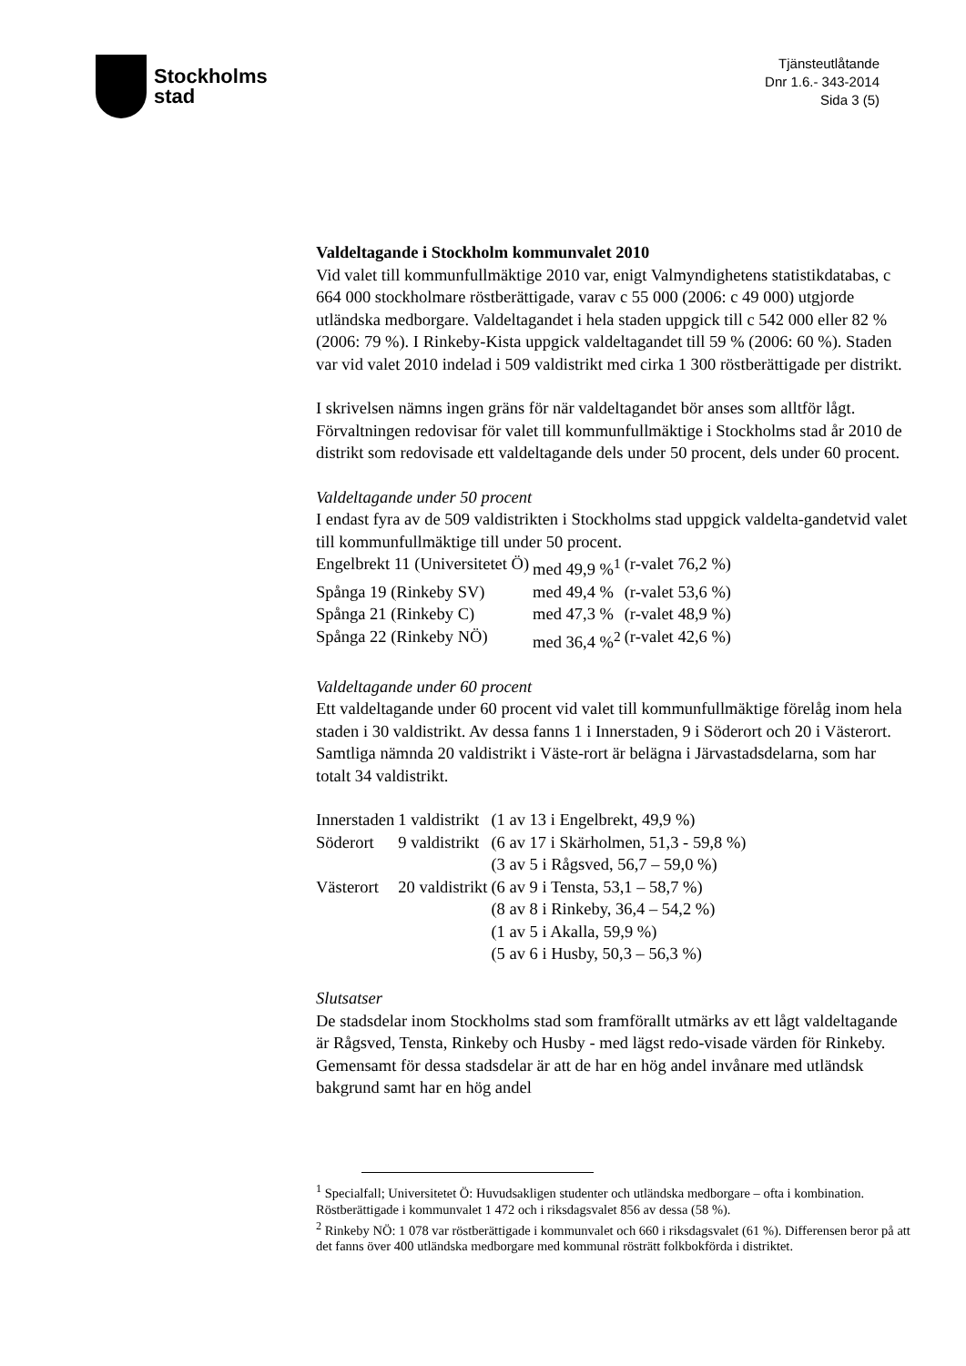Stockholms
stad
Tjänsteutlåtande
Dnr 1.6.- 343-2014
Sida 3 (5)
Valdeltagande i Stockholm kommunvalet 2010
Vid valet till kommunfullmäktige 2010 var, enigt Valmyndighetens statistikdatabas, c 664 000 stockholmare röstberättigade, varav c 55 000 (2006: c 49 000) utgjorde utländska medborgare. Valdeltagandet i hela staden uppgick till c 542 000 eller 82 % (2006: 79 %). I Rinkeby-Kista uppgick valdeltagandet till 59 % (2006: 60 %). Staden var vid valet 2010 indelad i 509 valdistrikt med cirka 1 300 röstberättigade per distrikt.
I skrivelsen nämns ingen gräns för när valdeltagandet bör anses som alltför lågt. Förvaltningen redovisar för valet till kommunfullmäktige i Stockholms stad år 2010 de distrikt som redovisade ett valdeltagande dels under 50 procent, dels under 60 procent.
Valdeltagande under 50 procent
I endast fyra av de 509 valdistrikten i Stockholms stad uppgick valdelta-gandetvid valet till kommunfullmäktige till under 50 procent.
| Engelbrekt 11 (Universitetet Ö) | med 49,9 %<sup>1</sup> | (r-valet 76,2 %) |
| Spånga 19 (Rinkeby SV) | med 49,4 % | (r-valet 53,6 %) |
| Spånga 21 (Rinkeby C) | med 47,3 % | (r-valet 48,9 %) |
| Spånga 22 (Rinkeby NÖ) | med 36,4 %<sup>2</sup> | (r-valet 42,6 %) |
Valdeltagande under 60 procent
Ett valdeltagande under 60 procent vid valet till kommunfullmäktige förelåg inom hela staden i 30 valdistrikt. Av dessa fanns 1 i Innerstaden, 9 i Söderort och 20 i Västerort. Samtliga nämnda 20 valdistrikt i Väste-rort är belägna i Järvastadsdelarna, som har totalt 34 valdistrikt.
| Innerstaden | 1 valdistrikt | (1 av 13 i Engelbrekt, 49,9 %) |
| Söderort | 9 valdistrikt | (6 av 17 i Skärholmen, 51,3 - 59,8 %) |
| | | (3 av 5 i Rågsved, 56,7 – 59,0 %) |
| Västerort | 20 valdistrikt | (6 av 9 i Tensta, 53,1 – 58,7 %) |
| | | (8 av 8 i Rinkeby, 36,4 – 54,2 %) |
| | | (1 av 5 i Akalla, 59,9 %) |
| | | (5 av 6 i Husby, 50,3 – 56,3 %) |
Slutsatser
De stadsdelar inom Stockholms stad som framförallt utmärks av ett lågt valdeltagande är Rågsved, Tensta, Rinkeby och Husby - med lägst redo-visade värden för Rinkeby. Gemensamt för dessa stadsdelar är att de har en hög andel invånare med utländsk bakgrund samt har en hög andel
<sup>1</sup> Specialfall; Universitetet Ö: Huvudsakligen studenter och utländska medborgare – ofta i kombination. Röstberättigade i kommunvalet 1 472 och i riksdagsvalet 856 av dessa (58 %).
<sup>2</sup> Rinkeby NÖ: 1 078 var röstberättigade i kommunvalet och 660 i riksdagsvalet (61 %). Differensen beror på att det fanns över 400 utländska medborgare med kommunal rösträtt folkbokförda i distriktet.